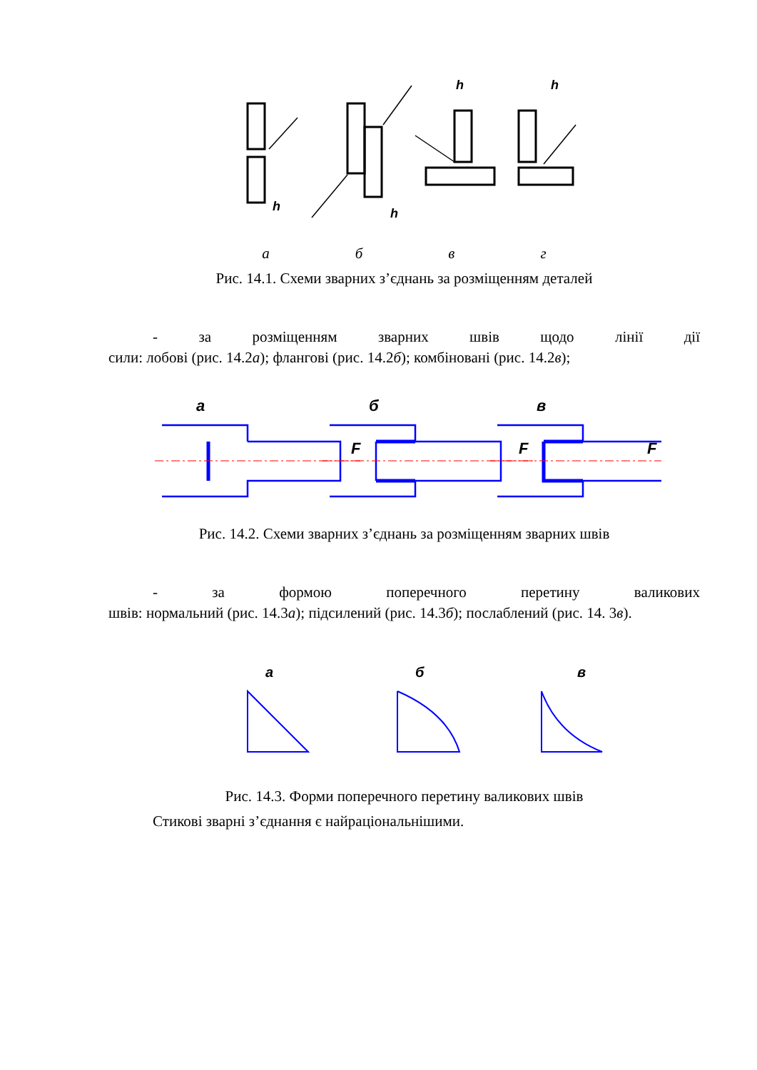h
h
h
h
абвг
Рис. 14.1. Схеми зварних з’єднань за розміщенням деталей
- за розміщенням зварних швів щодо лінії дії
сили: лобові (рис. 14.2а); флангові (рис. 14.2б); комбіновані (рис. 14.2в);
а
б
в
F
F
F
Рис. 14.2. Схеми зварних з’єднань за розміщенням зварних швів
- за формою поперечного перетину валикових
швів: нормальний (рис. 14.3а); підсилений (рис. 14.3б); послаблений (рис. 14. 3в).
а
б
в
Рис. 14.3. Форми поперечного перетину валикових швів
Стикові зварні з’єднання є найраціональнішими.